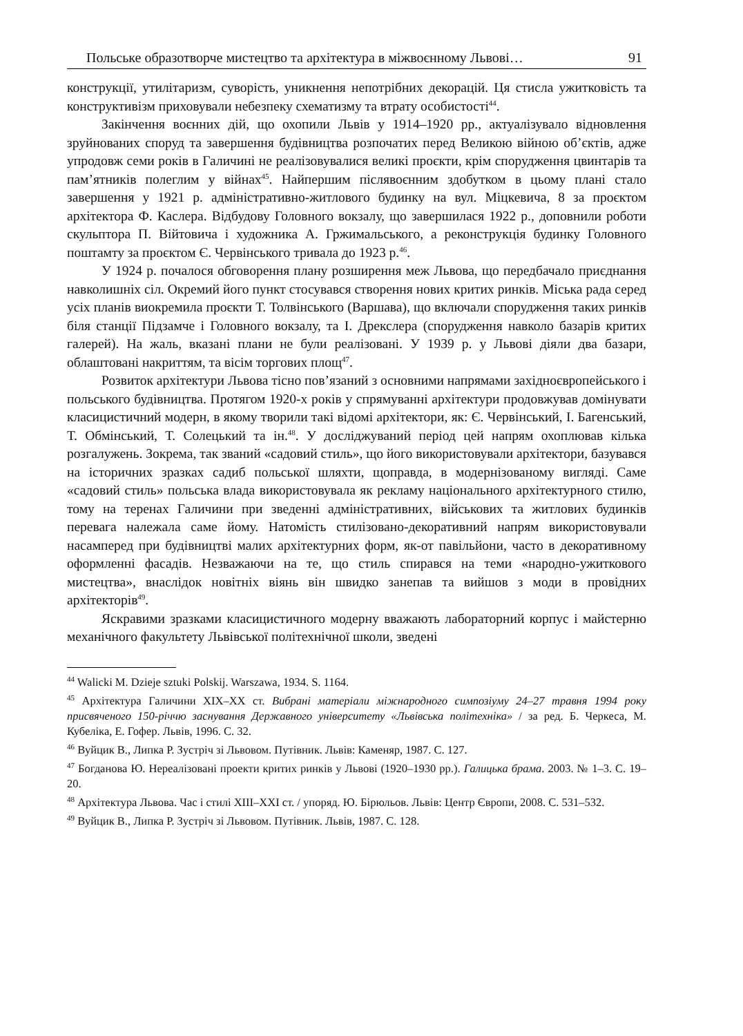Польське образотворче мистецтво та архітектура в міжвоєнному Львові… 91
конструкції, утилітаризм, суворість, уникнення непотрібних декорацій. Ця стисла ужитковість та конструктивізм приховували небезпеку схематизму та втрату особистості<sup>44</sup>.
Закінчення воєнних дій, що охопили Львів у 1914–1920 рр., актуалізувало відновлення зруйнованих споруд та завершення будівництва розпочатих перед Великою війною об’єктів, адже упродовж семи років в Галичині не реалізовувалися великі проєкти, крім спорудження цвинтарів та пам’ятників полеглим у війнах<sup>45</sup>. Найпершим післявоєнним здобутком в цьому плані стало завершення у 1921 р. адміністративно-житлового будинку на вул. Міцкевича, 8 за проєктом архітектора Ф. Каслера. Відбудову Головного вокзалу, що завершилася 1922 р., доповнили роботи скульптора П. Війтовича і художника А. Гржимальського, а реконструкція будинку Головного поштамту за проєктом Є. Червінського тривала до 1923 р.<sup>46</sup>.
У 1924 р. почалося обговорення плану розширення меж Львова, що передбачало приєднання навколишніх сіл. Окремий його пункт стосувався створення нових критих ринків. Міська рада серед усіх планів виокремила проєкти Т. Толвінського (Варшава), що включали спорудження таких ринків біля станції Підзамче і Головного вокзалу, та І. Дрекслера (спорудження навколо базарів критих галерей). На жаль, вказані плани не були реалізовані. У 1939 р. у Львові діяли два базари, облаштовані накриттям, та вісім торгових площ<sup>47</sup>.
Розвиток архітектури Львова тісно пов’язаний з основними напрямами західноєвропейського і польського будівництва. Протягом 1920-х років у спрямуванні архітектури продовжував домінувати класицистичний модерн, в якому творили такі відомі архітектори, як: Є. Червінський, І. Багенський, Т. Обмінський, Т. Солецький та ін.<sup>48</sup>. У досліджуваний період цей напрям охоплював кілька розгалужень. Зокрема, так званий «садовий стиль», що його використовували архітектори, базувався на історичних зразках садиб польської шляхти, щоправда, в модернізованому вигляді. Саме «садовий стиль» польська влада використовувала як рекламу національного архітектурного стилю, тому на теренах Галичини при зведенні адміністративних, військових та житлових будинків перевага належала саме йому. Натомість стилізовано-декоративний напрям використовували насамперед при будівництві малих архітектурних форм, як-от павільйони, часто в декоративному оформленні фасадів. Незважаючи на те, що стиль спирався на теми «народно-ужиткового мистецтва», внаслідок новітніх віянь він швидко занепав та вийшов з моди в провідних архітекторів<sup>49</sup>.
Яскравими зразками класицистичного модерну вважають лабораторний корпус і майстерню механічного факультету Львівської політехнічної школи, зведені
<sup>44</sup> Walicki M. Dzieje sztuki Polskij. Warszawa, 1934. S. 1164.
<sup>45</sup> Архітектура Галичини XIX–XX ст. Вибрані матеріали міжнародного симпозіуму 24–27 травня 1994 року присвяченого 150-річчю заснування Державного університету «Львівська політехніка» / за ред. Б. Черкеса, М. Кубеліка, Е. Гофер. Львів, 1996. С. 32.
<sup>46</sup> Вуйцик В., Липка Р. Зустріч зі Львовом. Путівник. Львів: Каменяр, 1987. С. 127.
<sup>47</sup> Богданова Ю. Нереалізовані проекти критих ринків у Львові (1920–1930 рр.). Галицька брама. 2003. № 1–3. С. 19–20.
<sup>48</sup> Архітектура Львова. Час і стилі XIII–XXI ст. / упоряд. Ю. Бірюльов. Львів: Центр Європи, 2008. С. 531–532.
<sup>49</sup> Вуйцик В., Липка Р. Зустріч зі Львовом. Путівник. Львів, 1987. С. 128.